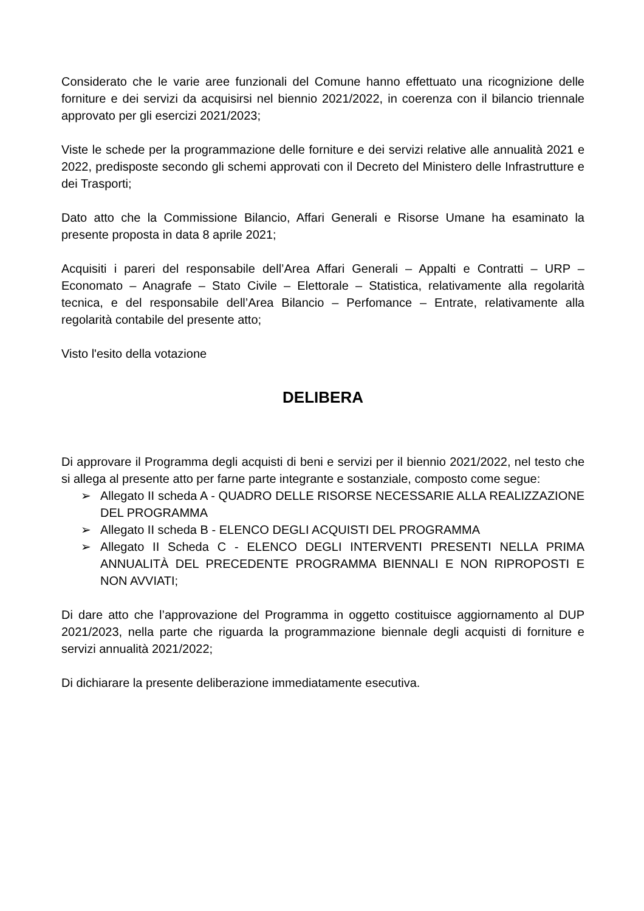Considerato che le varie aree funzionali del Comune hanno effettuato una ricognizione delle forniture e dei servizi da acquisirsi nel biennio 2021/2022, in coerenza con il bilancio triennale approvato per gli esercizi 2021/2023;
Viste le schede per la programmazione delle forniture e dei servizi relative alle annualità 2021 e 2022, predisposte secondo gli schemi approvati con il Decreto del Ministero delle Infrastrutture e dei Trasporti;
Dato atto che la Commissione Bilancio, Affari Generali e Risorse Umane ha esaminato la presente proposta in data 8 aprile 2021;
Acquisiti i pareri del responsabile dell’Area Affari Generali – Appalti e Contratti – URP – Economato – Anagrafe – Stato Civile – Elettorale – Statistica, relativamente alla regolarità tecnica, e del responsabile dell’Area Bilancio – Perfomance – Entrate, relativamente alla regolarità contabile del presente atto;
Visto l'esito della votazione
DELIBERA
Di approvare il Programma degli acquisti di beni e servizi per il biennio 2021/2022, nel testo che si allega al presente atto per farne parte integrante e sostanziale, composto come segue:
➢ Allegato II scheda A - QUADRO DELLE RISORSE NECESSARIE ALLA REALIZZAZIONE DEL PROGRAMMA
➢ Allegato II scheda B - ELENCO DEGLI ACQUISTI DEL PROGRAMMA
➢ Allegato II Scheda C - ELENCO DEGLI INTERVENTI PRESENTI NELLA PRIMA ANNUALITÀ DEL PRECEDENTE PROGRAMMA BIENNALI E NON RIPROPOSTI E NON AVVIATI;
Di dare atto che l’approvazione del Programma in oggetto costituisce aggiornamento al DUP 2021/2023, nella parte che riguarda la programmazione biennale degli acquisti di forniture e servizi annualità 2021/2022;
Di dichiarare la presente deliberazione immediatamente esecutiva.